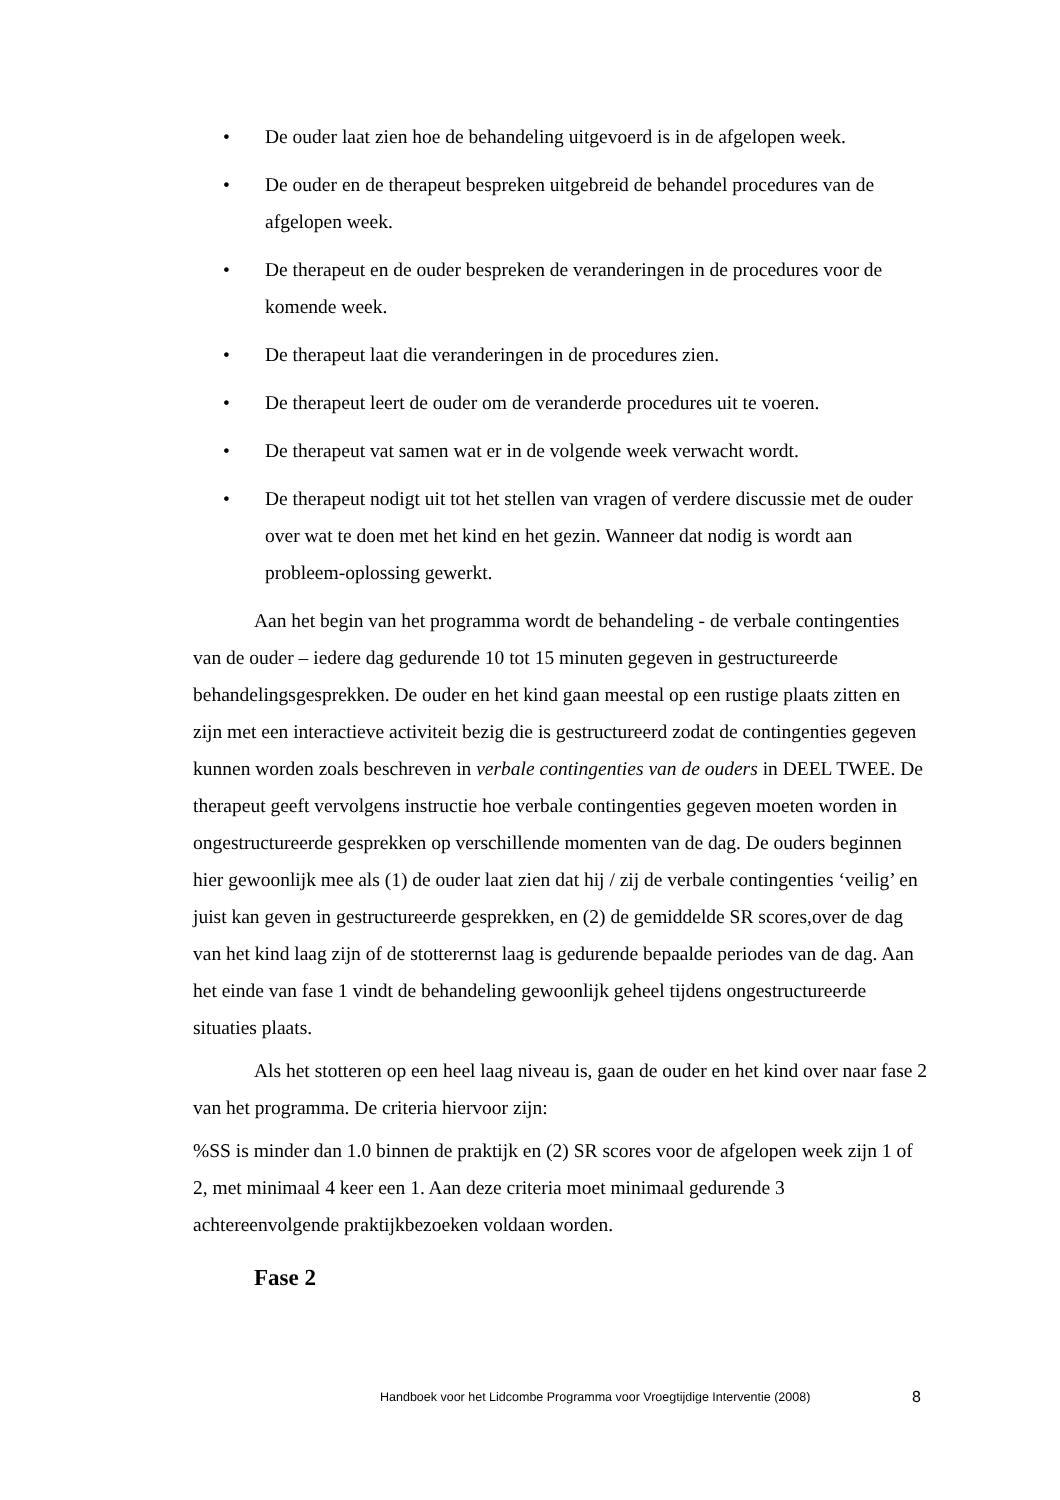• De ouder laat zien hoe de behandeling uitgevoerd is in de afgelopen week.
• De ouder en de therapeut bespreken uitgebreid de behandel procedures van de afgelopen week.
• De therapeut en de ouder bespreken de veranderingen in de procedures voor de komende week.
• De therapeut laat die veranderingen in de procedures zien.
• De therapeut leert de ouder om de veranderde procedures uit te voeren.
• De therapeut vat samen wat er in de volgende week verwacht wordt.
• De therapeut nodigt uit tot het stellen van vragen of verdere discussie met de ouder over wat te doen met het kind en het gezin. Wanneer dat nodig is wordt aan probleem-oplossing gewerkt.
Aan het begin van het programma wordt de behandeling - de verbale contingenties van de ouder – iedere dag gedurende 10 tot 15 minuten gegeven in gestructureerde behandelingsgesprekken. De ouder en het kind gaan meestal op een rustige plaats zitten en zijn met een interactieve activiteit bezig die is gestructureerd zodat de contingenties gegeven kunnen worden zoals beschreven in verbale contingenties van de ouders in DEEL TWEE. De therapeut geeft vervolgens instructie hoe verbale contingenties gegeven moeten worden in ongestructureerde gesprekken op verschillende momenten van de dag. De ouders beginnen hier gewoonlijk mee als (1) de ouder laat zien dat hij / zij de verbale contingenties ‘veilig’ en juist kan geven in gestructureerde gesprekken, en (2) de gemiddelde SR scores,over de dag van het kind laag zijn of de stotterernst laag is gedurende bepaalde periodes van de dag. Aan het einde van fase 1 vindt de behandeling gewoonlijk geheel tijdens ongestructureerde situaties plaats.
Als het stotteren op een heel laag niveau is, gaan de ouder en het kind over naar fase 2 van het programma. De criteria hiervoor zijn:
%SS is minder dan 1.0 binnen de praktijk en (2) SR scores voor de afgelopen week zijn 1 of 2, met minimaal 4 keer een 1. Aan deze criteria moet minimaal gedurende 3 achtereenvolgende praktijkbezoeken voldaan worden.
Fase 2
Handboek voor het Lidcombe Programma voor Vroegtijdige Interventie (2008)
8